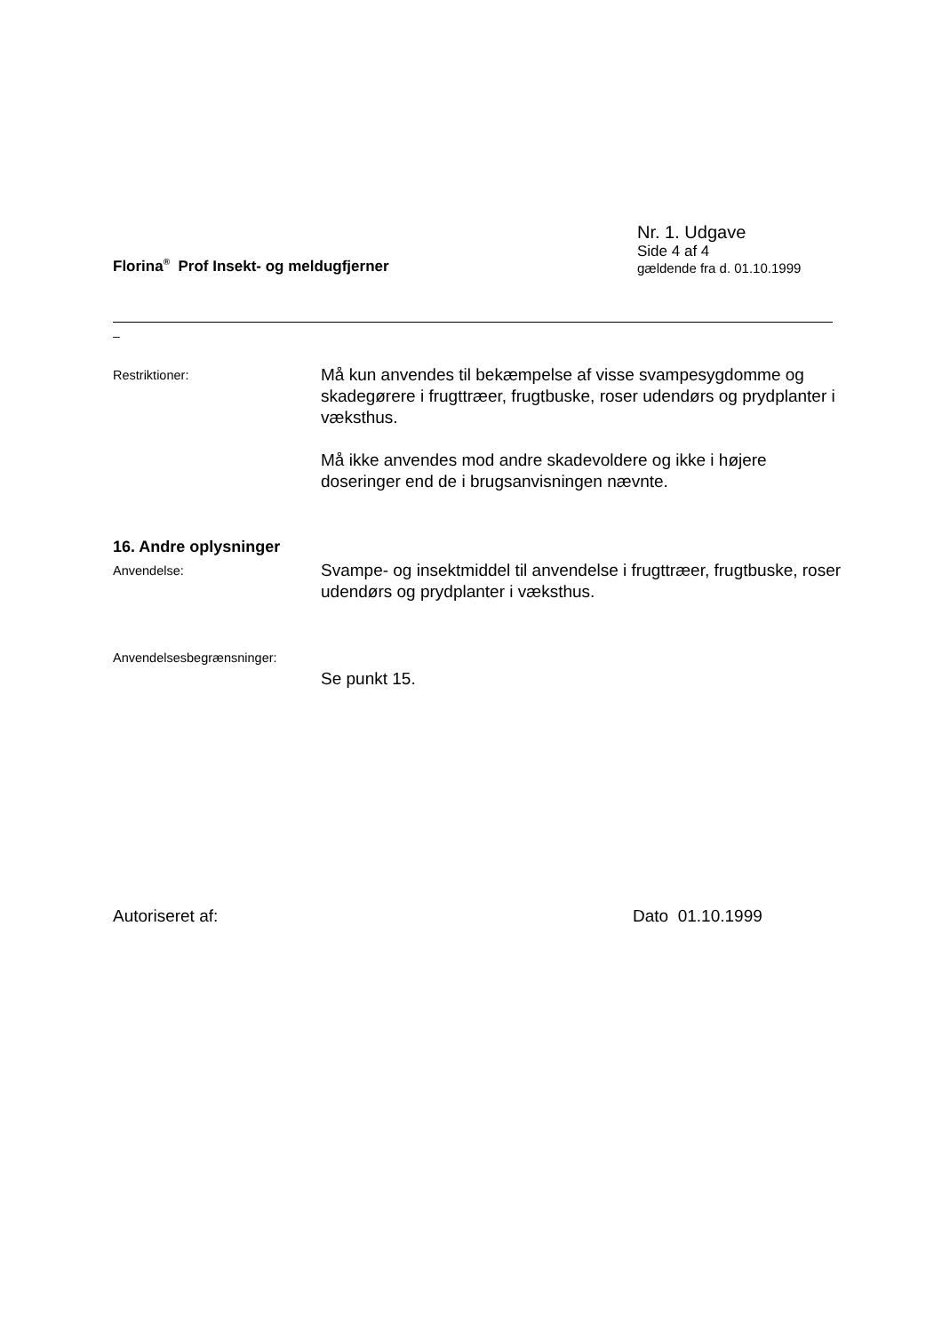Florina<sup>®</sup> Prof Insekt- og meldugfjerner
Nr. 1. Udgave
Side 4 af 4
gældende fra d. 01.10.1999
–
Restriktioner:
Må kun anvendes til bekæmpelse af visse svampesygdomme og skadegørere i frugttræer, frugtbuske, roser udendørs og prydplanter i væksthus.
Må ikke anvendes mod andre skadevoldere og ikke i højere doseringer end de i brugsanvisningen nævnte.
16. Andre oplysninger
Anvendelse:
Svampe- og insektmiddel til anvendelse i frugttræer, frugtbuske, roser udendørs og prydplanter i væksthus.
Anvendelsesbegrænsninger:
Se punkt 15.
Autoriseret af: Dato 01.10.1999